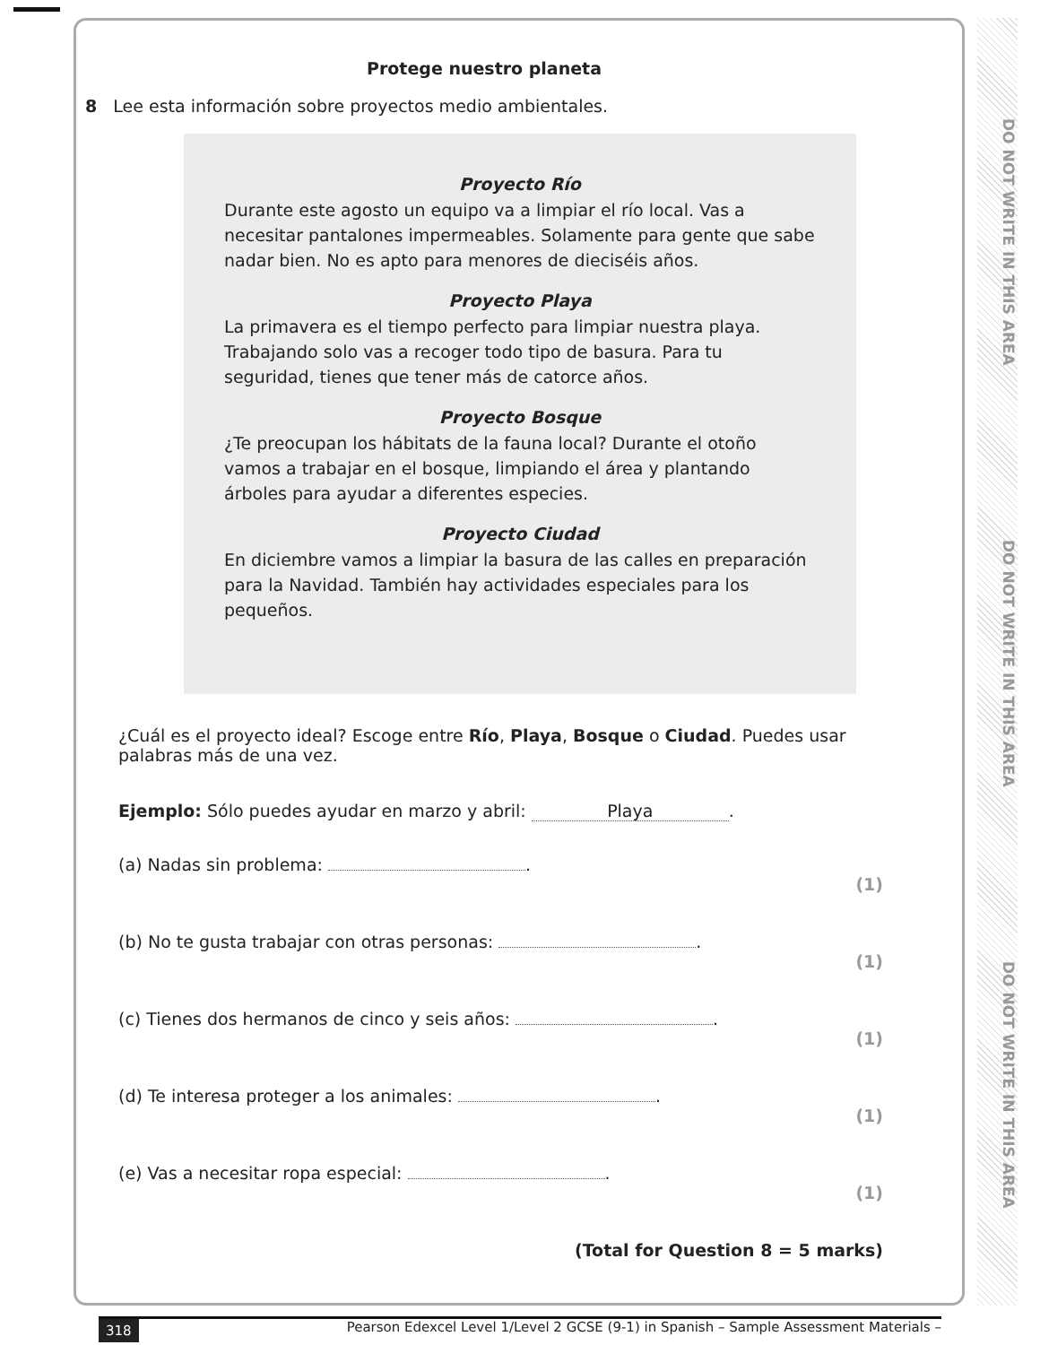DO NOT WRITE IN THIS AREA
DO NOT WRITE IN THIS AREA
DO NOT WRITE IN THIS AREA
Protege nuestro planeta
8 Lee esta información sobre proyectos medio ambientales.
Proyecto Río
Durante este agosto un equipo va a limpiar el río local. Vas a necesitar pantalones impermeables. Solamente para gente que sabe nadar bien. No es apto para menores de dieciséis años.
Proyecto Playa
La primavera es el tiempo perfecto para limpiar nuestra playa. Trabajando solo vas a recoger todo tipo de basura. Para tu seguridad, tienes que tener más de catorce años.
Proyecto Bosque
¿Te preocupan los hábitats de la fauna local? Durante el otoño vamos a trabajar en el bosque, limpiando el área y plantando árboles para ayudar a diferentes especies.
Proyecto Ciudad
En diciembre vamos a limpiar la basura de las calles en preparación para la Navidad. También hay actividades especiales para los pequeños.
¿Cuál es el proyecto ideal? Escoge entre Río, Playa, Bosque o Ciudad. Puedes usar palabras más de una vez.
Ejemplo: Sólo puedes ayudar en marzo y abril: Playa.
(a) Nadas sin problema: .
(1)
(b) No te gusta trabajar con otras personas: .
(1)
(c) Tienes dos hermanos de cinco y seis años: .
(1)
(d) Te interesa proteger a los animales: .
(1)
(e) Vas a necesitar ropa especial: .
(1)
(Total for Question 8 = 5 marks)
318 Pearson Edexcel Level 1/Level 2 GCSE (9-1) in Spanish – Sample Assessment Materials –